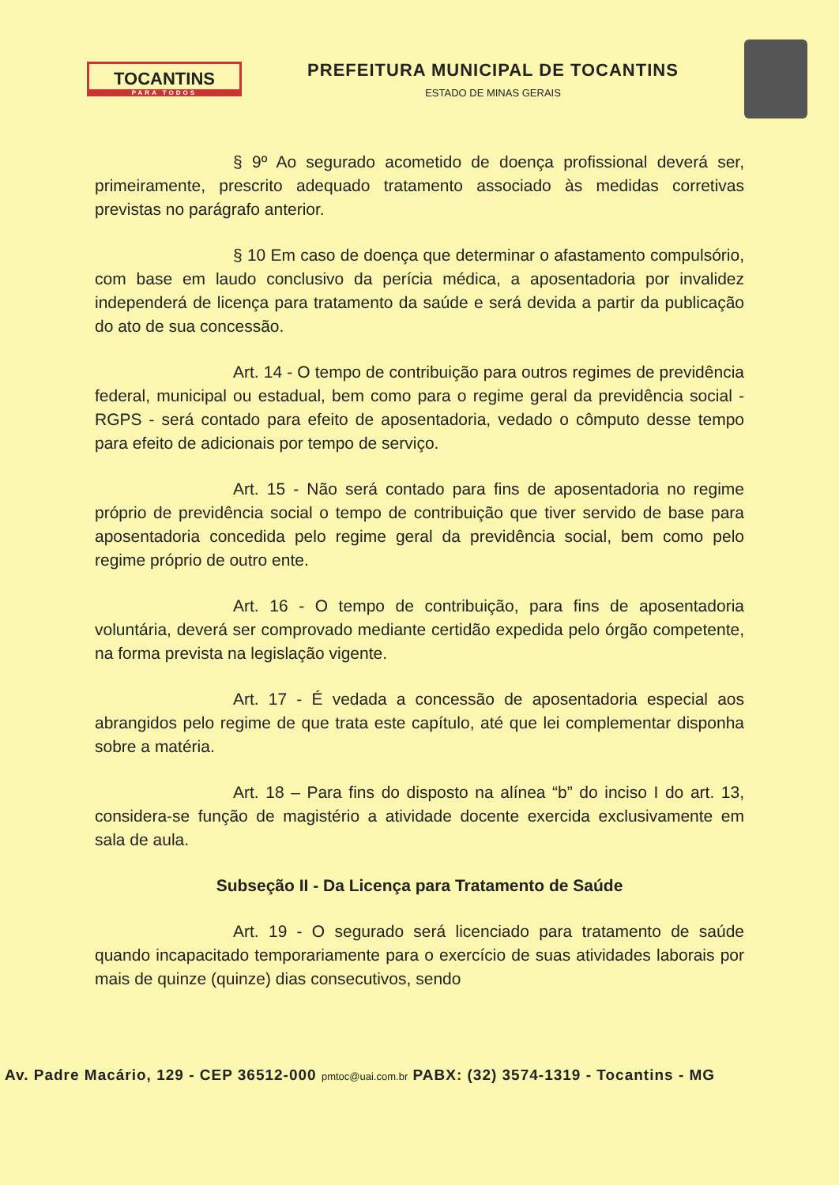TOCANTINS
PARA TODOS
PREFEITURA MUNICIPAL DE TOCANTINS
ESTADO DE MINAS GERAIS
§ 9º Ao segurado acometido de doença profissional deverá ser, primeiramente, prescrito adequado tratamento associado às medidas corretivas previstas no parágrafo anterior.
§ 10 Em caso de doença que determinar o afastamento compulsório, com base em laudo conclusivo da perícia médica, a aposentadoria por invalidez independerá de licença para tratamento da saúde e será devida a partir da publicação do ato de sua concessão.
Art. 14 - O tempo de contribuição para outros regimes de previdência federal, municipal ou estadual, bem como para o regime geral da previdência social - RGPS - será contado para efeito de aposentadoria, vedado o cômputo desse tempo para efeito de adicionais por tempo de serviço.
Art. 15 - Não será contado para fins de aposentadoria no regime próprio de previdência social o tempo de contribuição que tiver servido de base para aposentadoria concedida pelo regime geral da previdência social, bem como pelo regime próprio de outro ente.
Art. 16 - O tempo de contribuição, para fins de aposentadoria voluntária, deverá ser comprovado mediante certidão expedida pelo órgão competente, na forma prevista na legislação vigente.
Art. 17 - É vedada a concessão de aposentadoria especial aos abrangidos pelo regime de que trata este capítulo, até que lei complementar disponha sobre a matéria.
Art. 18 – Para fins do disposto na alínea “b” do inciso I do art. 13, considera-se função de magistério a atividade docente exercida exclusivamente em sala de aula.
Subseção II - Da Licença para Tratamento de Saúde
Art. 19 - O segurado será licenciado para tratamento de saúde quando incapacitado temporariamente para o exercício de suas atividades laborais por mais de quinze (quinze) dias consecutivos, sendo
Av. Padre Macário, 129 - CEP 36512-000 pmtoc@uai.com.br PABX: (32) 3574-1319 - Tocantins - MG